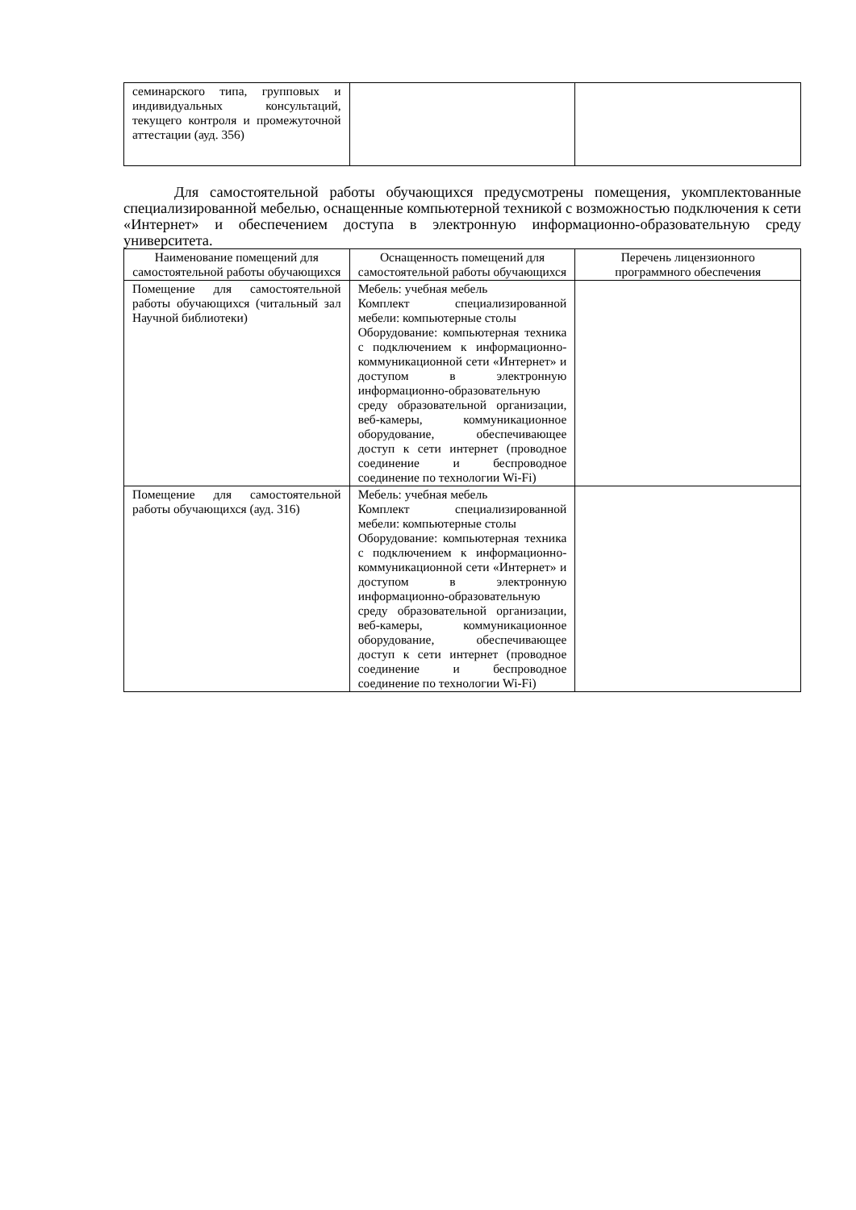| семинарского типа, групповых и индивидуальных консультаций, текущего контроля и промежуточной аттестации (ауд. 356) | | |
Для самостоятельной работы обучающихся предусмотрены помещения, укомплектованные специализированной мебелью, оснащенные компьютерной техникой с возможностью подключения к сети «Интернет» и обеспечением доступа в электронную информационно-образовательную среду университета.
| Наименование помещений для самостоятельной работы обучающихся | Оснащенность помещений для самостоятельной работы обучающихся | Перечень лицензионного программного обеспечения |
| --- | --- | --- |
| Помещение для самостоятельной работы обучающихся (читальный зал Научной библиотеки) | Мебель: учебная мебель Комплект специализированной мебели: компьютерные столы Оборудование: компьютерная техника с подключением к информационно-коммуникационной сети «Интернет» и доступом в электронную информационно-образовательную среду образовательной организации, веб-камеры, коммуникационное оборудование, обеспечивающее доступ к сети интернет (проводное соединение и беспроводное соединение по технологии Wi-Fi) | |
| Помещение для самостоятельной работы обучающихся (ауд. 316) | Мебель: учебная мебель Комплект специализированной мебели: компьютерные столы Оборудование: компьютерная техника с подключением к информационно-коммуникационной сети «Интернет» и доступом в электронную информационно-образовательную среду образовательной организации, веб-камеры, коммуникационное оборудование, обеспечивающее доступ к сети интернет (проводное соединение и беспроводное соединение по технологии Wi-Fi) | |